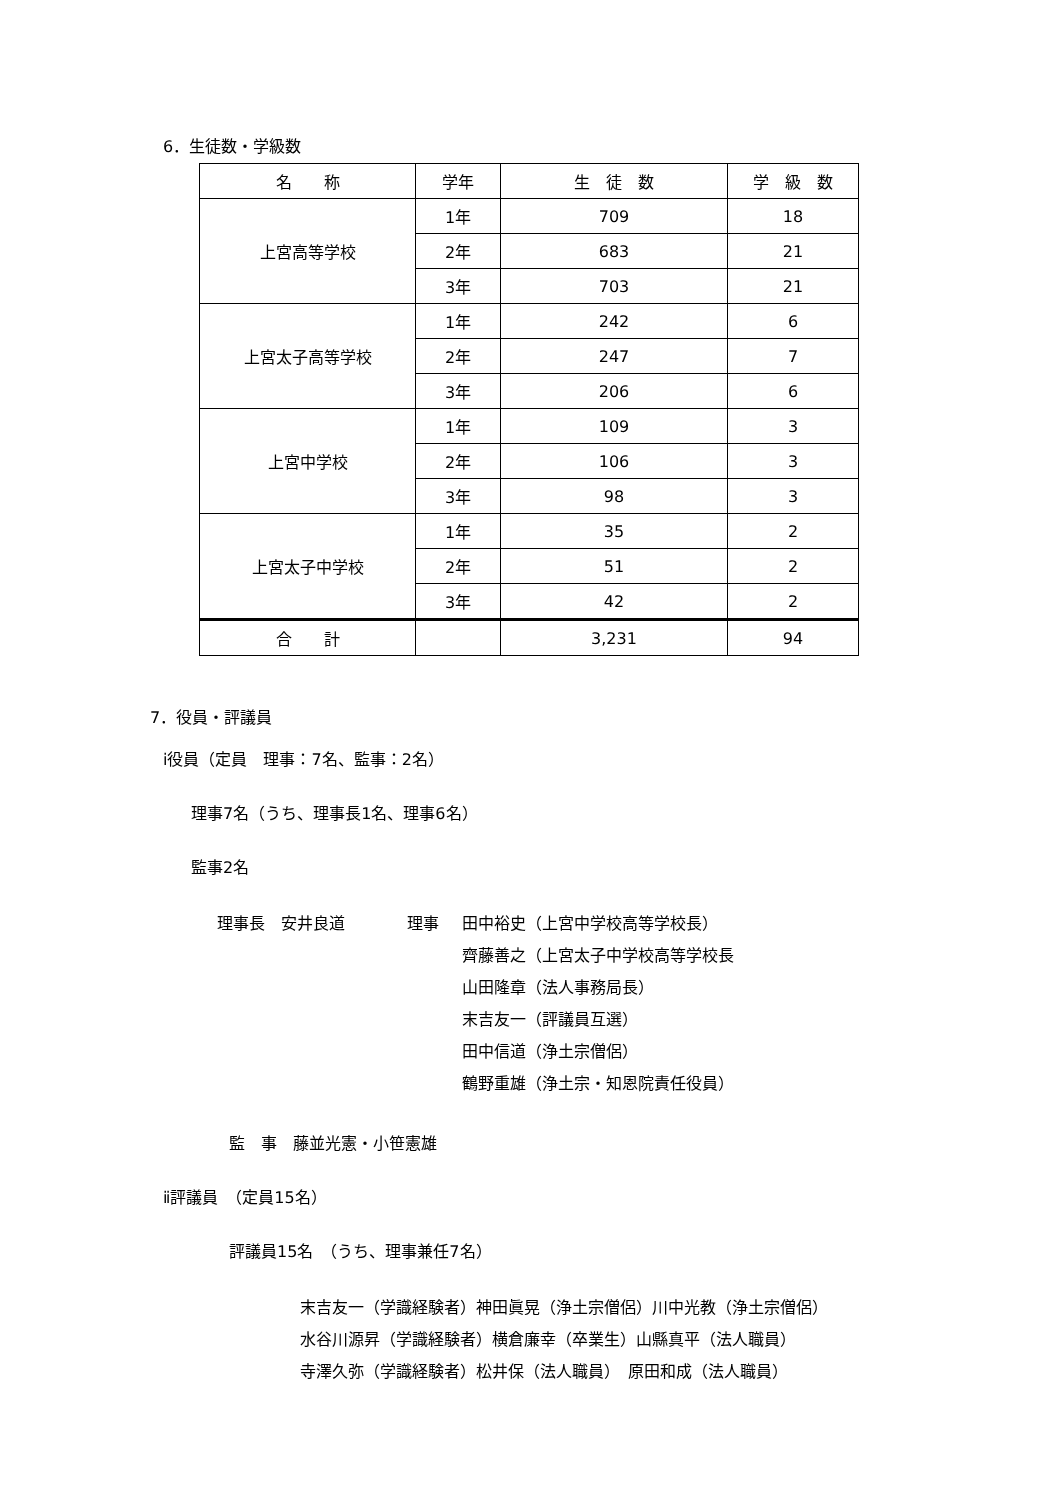6．生徒数・学級数
| 名 称 | 学年 | 生 徒 数 | 学 級 数 |
| --- | --- | --- | --- |
| 上宮高等学校 | 1年 | 709 | 18 |
| | 2年 | 683 | 21 |
| | 3年 | 703 | 21 |
| 上宮太子高等学校 | 1年 | 242 | 6 |
| | 2年 | 247 | 7 |
| | 3年 | 206 | 6 |
| 上宮中学校 | 1年 | 109 | 3 |
| | 2年 | 106 | 3 |
| | 3年 | 98 | 3 |
| 上宮太子中学校 | 1年 | 35 | 2 |
| | 2年 | 51 | 2 |
| | 3年 | 42 | 2 |
| 合 計 | | 3,231 | 94 |
7．役員・評議員
ⅰ役員（定員　理事：7名、監事：2名）
理事7名（うち、理事長1名、理事6名）
監事2名
理事長　安井良道 理事 田中裕史（上宮中学校高等学校長）
齊藤善之（上宮太子中学校高等学校長
山田隆章（法人事務局長）
末吉友一（評議員互選）
田中信道（浄土宗僧侶）
鶴野重雄（浄土宗・知恩院責任役員）
監　事　藤並光憲・小笹憲雄
ⅱ評議員　（定員15名）
評議員15名　（うち、理事兼任7名）
末吉友一（学識経験者）神田眞晃（浄土宗僧侶）川中光教（浄土宗僧侶）
水谷川源昇（学識経験者）横倉廉幸（卒業生）山縣真平（法人職員）
寺澤久弥（学識経験者）松井保（法人職員）　原田和成（法人職員）